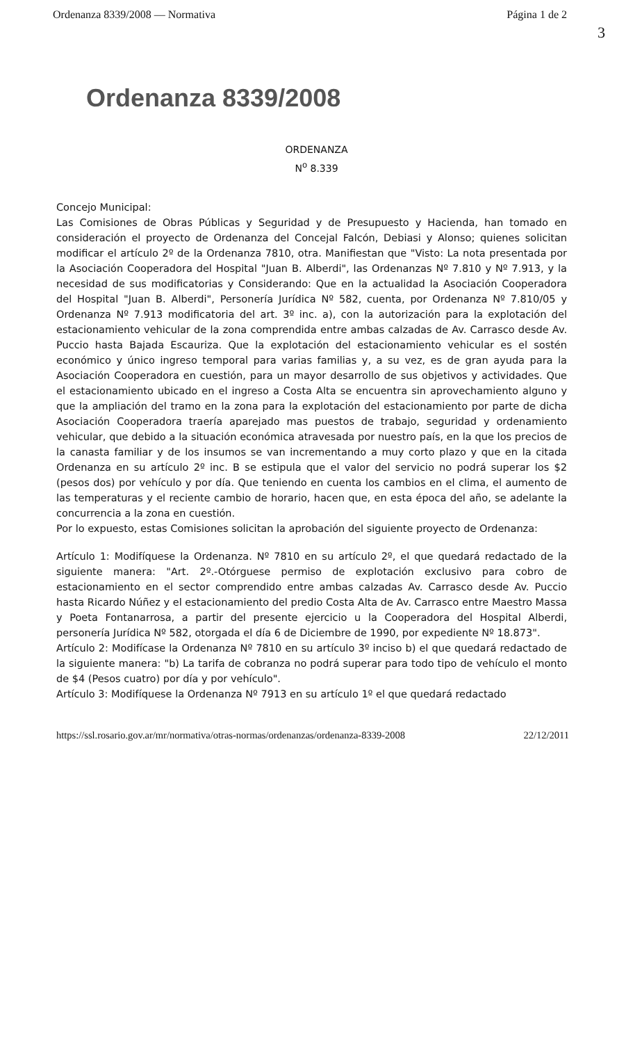Ordenanza 8339/2008 — Normativa Página 1 de 2
3
Ordenanza 8339/2008
ORDENANZA
N<sup>o</sup> 8.339
Concejo Municipal:
Las Comisiones de Obras Públicas y Seguridad y de Presupuesto y Hacienda, han tomado en consideración el proyecto de Ordenanza del Concejal Falcón, Debiasi y Alonso; quienes solicitan modificar el artículo 2º de la Ordenanza 7810, otra. Manifiestan que "Visto: La nota presentada por la Asociación Cooperadora del Hospital "Juan B. Alberdi", las Ordenanzas Nº 7.810 y Nº 7.913, y la necesidad de sus modificatorias y Considerando: Que en la actualidad la Asociación Cooperadora del Hospital "Juan B. Alberdi", Personería Jurídica Nº 582, cuenta, por Ordenanza Nº 7.810/05 y Ordenanza Nº 7.913 modificatoria del art. 3º inc. a), con la autorización para la explotación del estacionamiento vehicular de la zona comprendida entre ambas calzadas de Av. Carrasco desde Av. Puccio hasta Bajada Escauriza. Que la explotación del estacionamiento vehicular es el sostén económico y único ingreso temporal para varias familias y, a su vez, es de gran ayuda para la Asociación Cooperadora en cuestión, para un mayor desarrollo de sus objetivos y actividades. Que el estacionamiento ubicado en el ingreso a Costa Alta se encuentra sin aprovechamiento alguno y que la ampliación del tramo en la zona para la explotación del estacionamiento por parte de dicha Asociación Cooperadora traería aparejado mas puestos de trabajo, seguridad y ordenamiento vehicular, que debido a la situación económica atravesada por nuestro país, en la que los precios de la canasta familiar y de los insumos se van incrementando a muy corto plazo y que en la citada Ordenanza en su artículo 2º inc. B se estipula que el valor del servicio no podrá superar los $2 (pesos dos) por vehículo y por día. Que teniendo en cuenta los cambios en el clima, el aumento de las temperaturas y el reciente cambio de horario, hacen que, en esta época del año, se adelante la concurrencia a la zona en cuestión.
Por lo expuesto, estas Comisiones solicitan la aprobación del siguiente proyecto de Ordenanza:
Artículo 1: Modifíquese la Ordenanza. Nº 7810 en su artículo 2º, el que quedará redactado de la siguiente manera: "Art. 2º.-Otórguese permiso de explotación exclusivo para cobro de estacionamiento en el sector comprendido entre ambas calzadas Av. Carrasco desde Av. Puccio hasta Ricardo Núñez y el estacionamiento del predio Costa Alta de Av. Carrasco entre Maestro Massa y Poeta Fontanarrosa, a partir del presente ejercicio u la Cooperadora del Hospital Alberdi, personería Jurídica Nº 582, otorgada el día 6 de Diciembre de 1990, por expediente Nº 18.873".
Artículo 2: Modifícase la Ordenanza Nº 7810 en su artículo 3º inciso b) el que quedará redactado de la siguiente manera: "b) La tarifa de cobranza no podrá superar para todo tipo de vehículo el monto de $4 (Pesos cuatro) por día y por vehículo".
Artículo 3: Modifíquese la Ordenanza Nº 7913 en su artículo 1º el que quedará redactado
https://ssl.rosario.gov.ar/mr/normativa/otras-normas/ordenanzas/ordenanza-8339-2008 22/12/2011